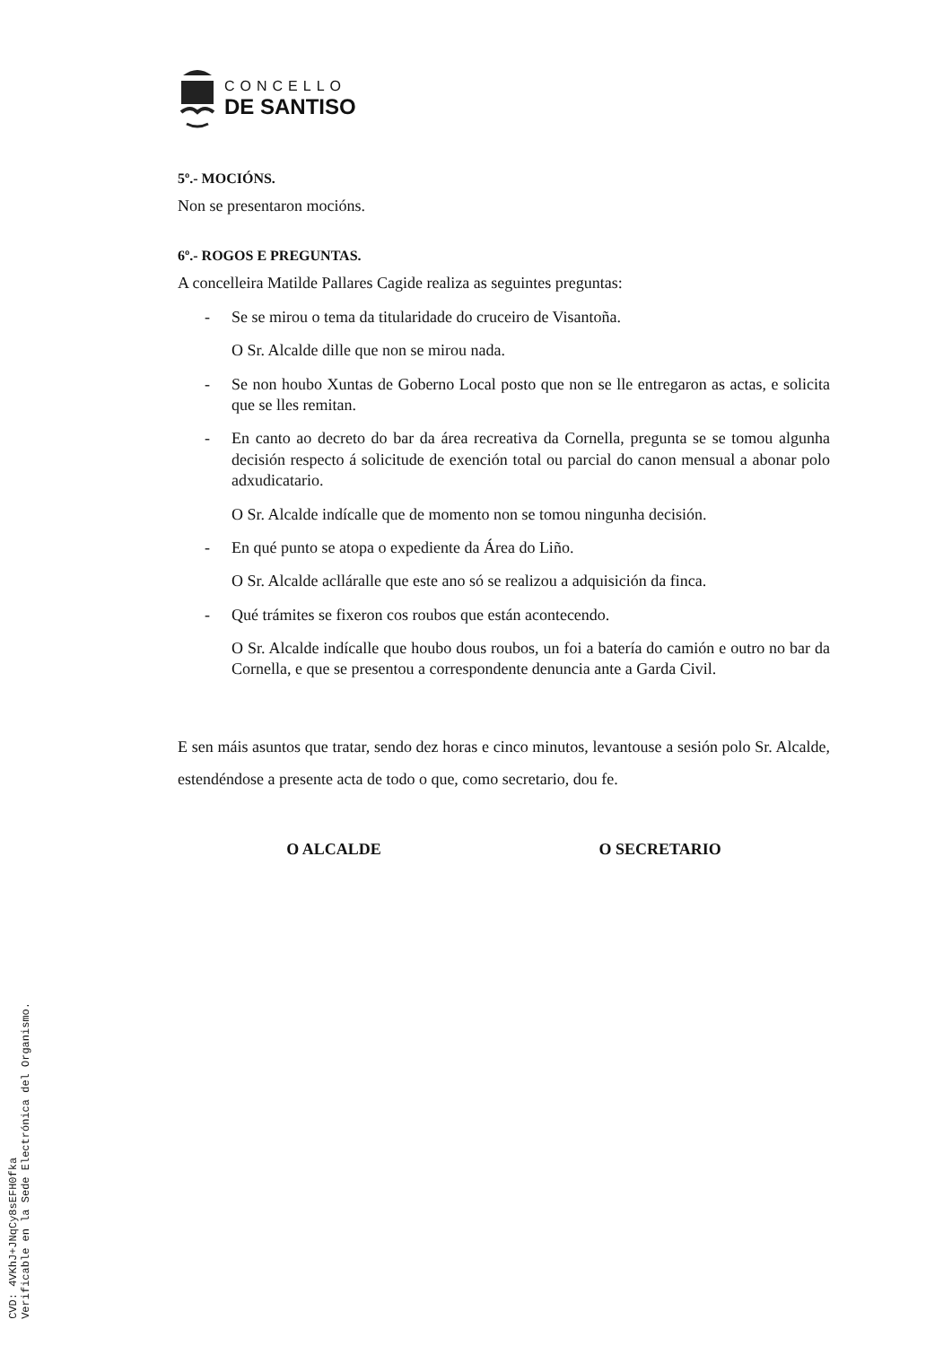CONCELLO
DE SANTISO
5º.- MOCIÓNS.
Non se presentaron mocións.
6º.- ROGOS E PREGUNTAS.
A concelleira Matilde Pallares Cagide realiza as seguintes preguntas:
- Se se mirou o tema da titularidade do cruceiro de Visantoña.
O Sr. Alcalde dille que non se mirou nada.
- Se non houbo Xuntas de Goberno Local posto que non se lle entregaron as actas, e solicita que se lles remitan.
- En canto ao decreto do bar da área recreativa da Cornella, pregunta se se tomou algunha decisión respecto á solicitude de exención total ou parcial do canon mensual a abonar polo adxudicatario.
O Sr. Alcalde indícalle que de momento non se tomou ningunha decisión.
- En qué punto se atopa o expediente da Área do Liño.
O Sr. Alcalde aclláralle que este ano só se realizou a adquisición da finca.
- Qué trámites se fixeron cos roubos que están acontecendo.
O Sr. Alcalde indícalle que houbo dous roubos, un foi a batería do camión e outro no bar da Cornella, e que se presentou a correspondente denuncia ante a Garda Civil.
E sen máis asuntos que tratar, sendo dez horas e cinco minutos, levantouse a sesión polo Sr. Alcalde, estendéndose a presente acta de todo o que, como secretario, dou fe.
O ALCALDE O SECRETARIO
CVD: 4VKhJ+JNqCy8sEFH0fka
Verificable en la Sede Electrónica del Organismo.